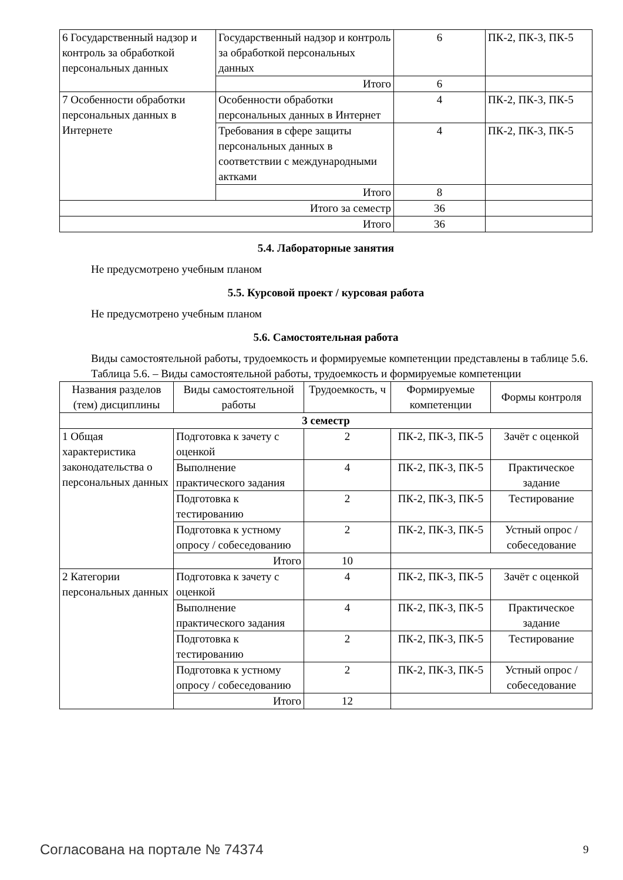| 6 Государственный надзор и контроль за обработкой персональных данных | Государственный надзор и контроль за обработкой персональных данных | 6 | ПК-2, ПК-3, ПК-5 |
| | Итого | 6 | |
| 7 Особенности обработки персональных данных в Интернете | Особенности обработки персональных данных в Интернет | 4 | ПК-2, ПК-3, ПК-5 |
| | Требования в сфере защиты персональных данных в соответствии с международными актками | 4 | ПК-2, ПК-3, ПК-5 |
| | Итого | 8 | |
| Итого за семестр | | 36 | |
| Итого | | 36 | |
5.4. Лабораторные занятия
Не предусмотрено учебным планом
5.5. Курсовой проект / курсовая работа
Не предусмотрено учебным планом
5.6. Самостоятельная работа
Виды самостоятельной работы, трудоемкость и формируемые компетенции представлены в таблице 5.6.
Таблица 5.6. – Виды самостоятельной работы, трудоемкость и формируемые компетенции
| Названия разделов (тем) дисциплины | Виды самостоятельной работы | Трудоемкость, ч | Формируемые компетенции | Формы контроля |
| --- | --- | --- | --- | --- |
| 3 семестр | | | | |
| 1 Общая характеристика законодательства о персональных данных | Подготовка к зачету с оценкой | 2 | ПК-2, ПК-3, ПК-5 | Зачёт с оценкой |
| | Выполнение практического задания | 4 | ПК-2, ПК-3, ПК-5 | Практическое задание |
| | Подготовка к тестированию | 2 | ПК-2, ПК-3, ПК-5 | Тестирование |
| | Подготовка к устному опросу / собеседованию | 2 | ПК-2, ПК-3, ПК-5 | Устный опрос / собеседование |
| | Итого | 10 | | |
| 2 Категории персональных данных | Подготовка к зачету с оценкой | 4 | ПК-2, ПК-3, ПК-5 | Зачёт с оценкой |
| | Выполнение практического задания | 4 | ПК-2, ПК-3, ПК-5 | Практическое задание |
| | Подготовка к тестированию | 2 | ПК-2, ПК-3, ПК-5 | Тестирование |
| | Подготовка к устному опросу / собеседованию | 2 | ПК-2, ПК-3, ПК-5 | Устный опрос / собеседование |
| | Итого | 12 | | |
Согласована на портале № 74374 9